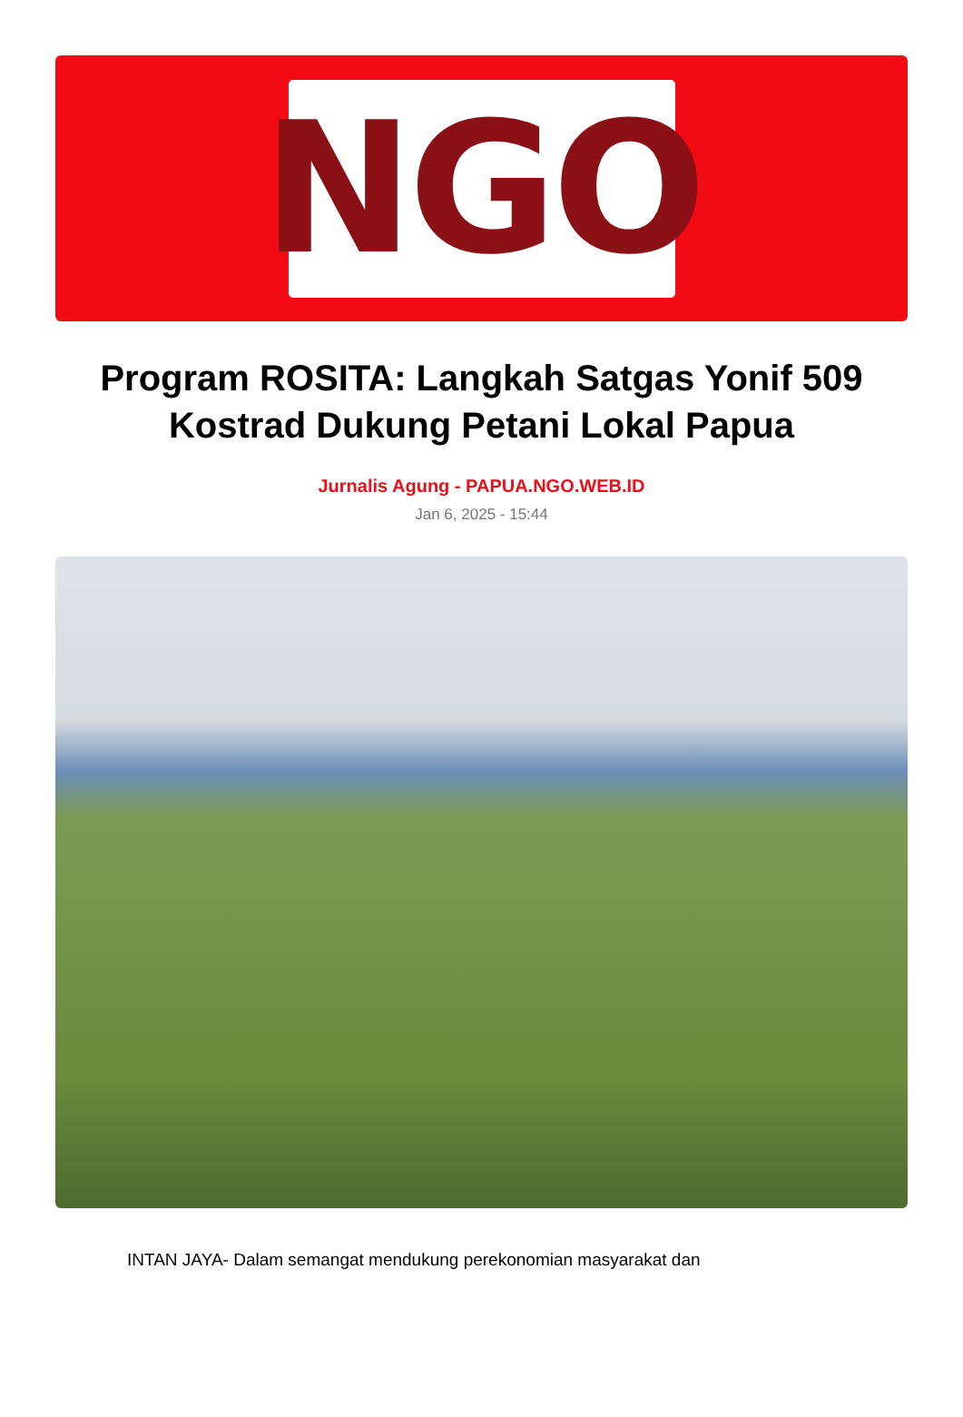NGO
Program ROSITA: Langkah Satgas Yonif 509 Kostrad Dukung Petani Lokal Papua
Jurnalis Agung - PAPUA.NGO.WEB.ID
Jan 6, 2025 - 15:44
INTAN JAYA- Dalam semangat mendukung perekonomian masyarakat dan